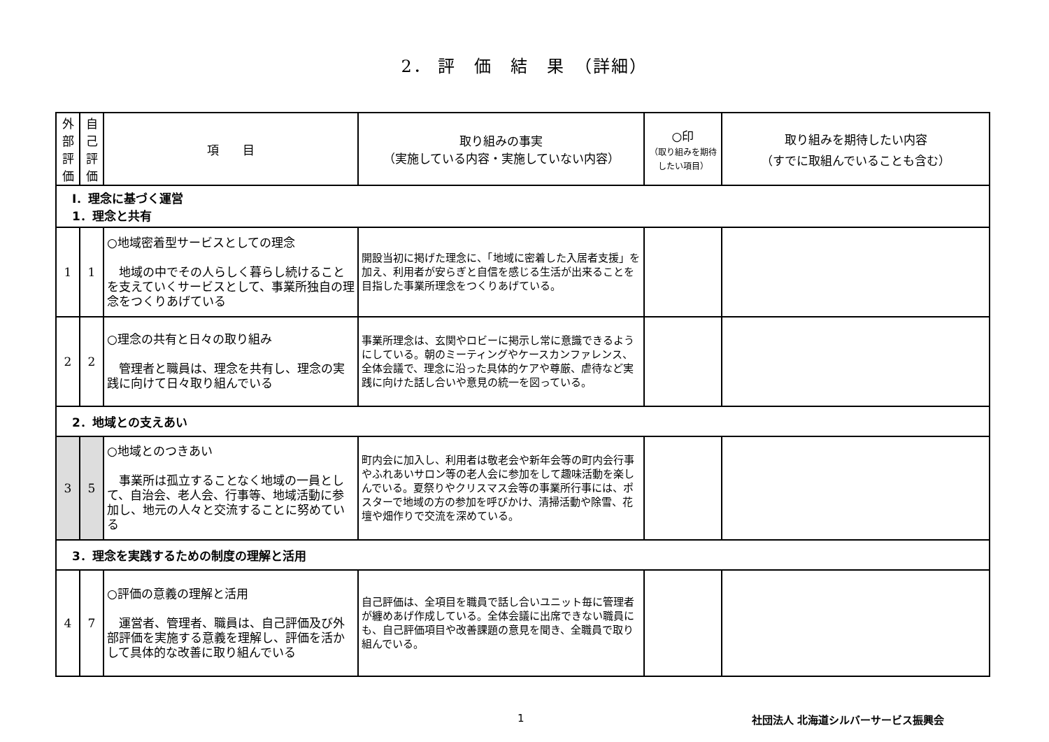2． 評　価　結　果　（詳細）
| 外 部 評 価 | 自 己 評 価 | 項 目 | 取り組みの事実 （実施している内容・実施していない内容） | ○印 （取り組みを期待したい項目） | 取り組みを期待したい内容 （すでに取組んでいることも含む） |
| --- | --- | --- | --- | --- | --- |
| Ⅰ．理念に基づく運営 1．理念と共有 | | | | | |
| 1 | 1 | ○地域密着型サービスとしての理念 地域の中でその人らしく暮らし続けることを支えていくサービスとして、事業所独自の理念をつくりあげている | 開設当初に掲げた理念に、「地域に密着した入居者支援」を加え、利用者が安らぎと自信を感じる生活が出来ることを目指した事業所理念をつくりあげている。 | | |
| 2 | 2 | ○理念の共有と日々の取り組み 管理者と職員は、理念を共有し、理念の実践に向けて日々取り組んでいる | 事業所理念は、玄関やロビーに掲示し常に意識できるようにしている。朝のミーティングやケースカンファレンス、全体会議で、理念に沿った具体的ケアや尊厳、虐待など実践に向けた話し合いや意見の統一を図っている。 | | |
| 2．地域との支えあい | | | | | |
| 3 | 5 | ○地域とのつきあい 事業所は孤立することなく地域の一員として、自治会、老人会、行事等、地域活動に参加し、地元の人々と交流することに努めている | 町内会に加入し、利用者は敬老会や新年会等の町内会行事やふれあいサロン等の老人会に参加をして趣味活動を楽しんでいる。夏祭りやクリスマス会等の事業所行事には、ポスターで地域の方の参加を呼びかけ、清掃活動や除雪、花壇や畑作りで交流を深めている。 | | |
| 3．理念を実践するための制度の理解と活用 | | | | | |
| 4 | 7 | ○評価の意義の理解と活用 運営者、管理者、職員は、自己評価及び外部評価を実施する意義を理解し、評価を活かして具体的な改善に取り組んでいる | 自己評価は、全項目を職員で話し合いユニット毎に管理者が纏めあげ作成している。全体会議に出席できない職員にも、自己評価項目や改善課題の意見を聞き、全職員で取り組んでいる。 | | |
1 社団法人 北海道シルバーサービス振興会